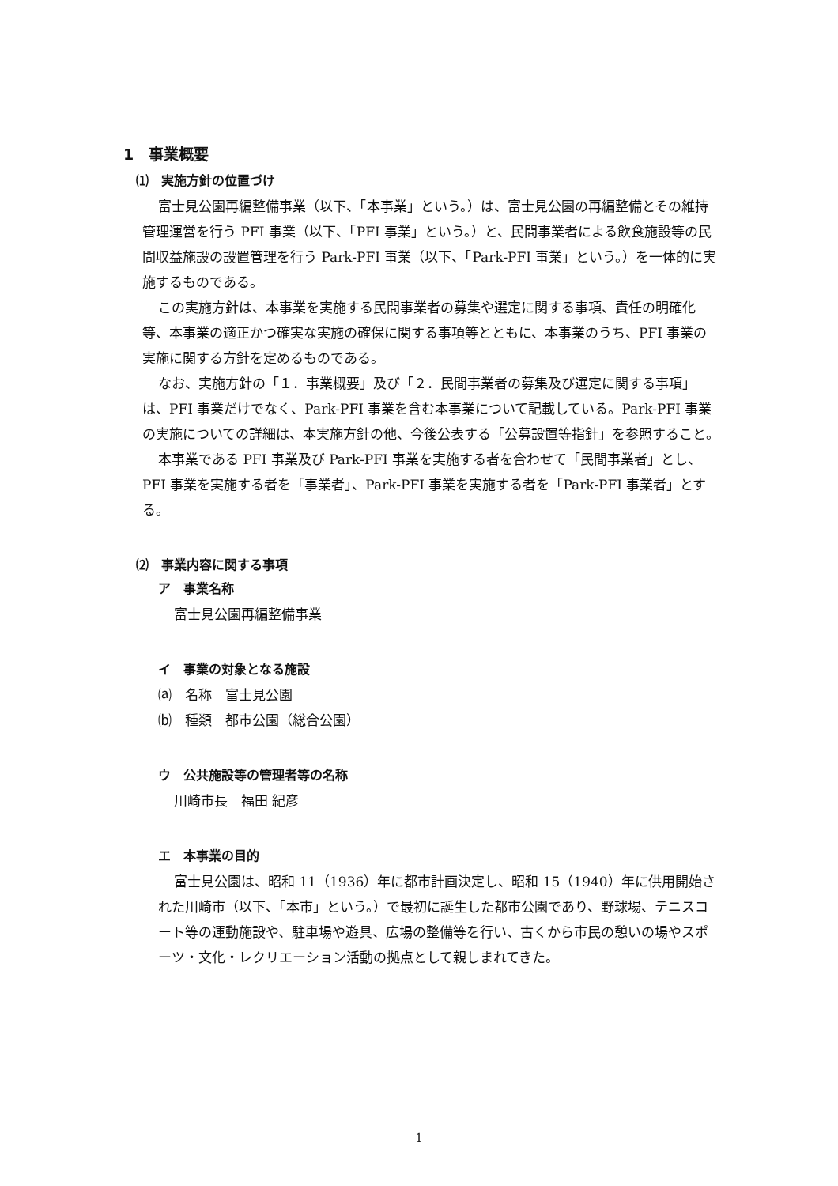1　事業概要
⑴　実施方針の位置づけ
富士見公園再編整備事業（以下、「本事業」という。）は、富士見公園の再編整備とその維持管理運営を行う PFI 事業（以下、「PFI 事業」という。）と、民間事業者による飲食施設等の民間収益施設の設置管理を行う Park-PFI 事業（以下、「Park-PFI 事業」という。）を一体的に実施するものである。
この実施方針は、本事業を実施する民間事業者の募集や選定に関する事項、責任の明確化等、本事業の適正かつ確実な実施の確保に関する事項等とともに、本事業のうち、PFI 事業の実施に関する方針を定めるものである。
なお、実施方針の「１．事業概要」及び「２．民間事業者の募集及び選定に関する事項」は、PFI 事業だけでなく、Park-PFI 事業を含む本事業について記載している。Park-PFI 事業の実施についての詳細は、本実施方針の他、今後公表する「公募設置等指針」を参照すること。
本事業である PFI 事業及び Park-PFI 事業を実施する者を合わせて「民間事業者」とし、PFI 事業を実施する者を「事業者」、Park-PFI 事業を実施する者を「Park-PFI 事業者」とする。
⑵　事業内容に関する事項
ア　事業名称
富士見公園再編整備事業
イ　事業の対象となる施設
⒜　名称　富士見公園
⒝　種類　都市公園（総合公園）
ウ　公共施設等の管理者等の名称
川崎市長　福田 紀彦
エ　本事業の目的
富士見公園は、昭和 11（1936）年に都市計画決定し、昭和 15（1940）年に供用開始された川崎市（以下、「本市」という。）で最初に誕生した都市公園であり、野球場、テニスコート等の運動施設や、駐車場や遊具、広場の整備等を行い、古くから市民の憩いの場やスポーツ・文化・レクリエーション活動の拠点として親しまれてきた。
1